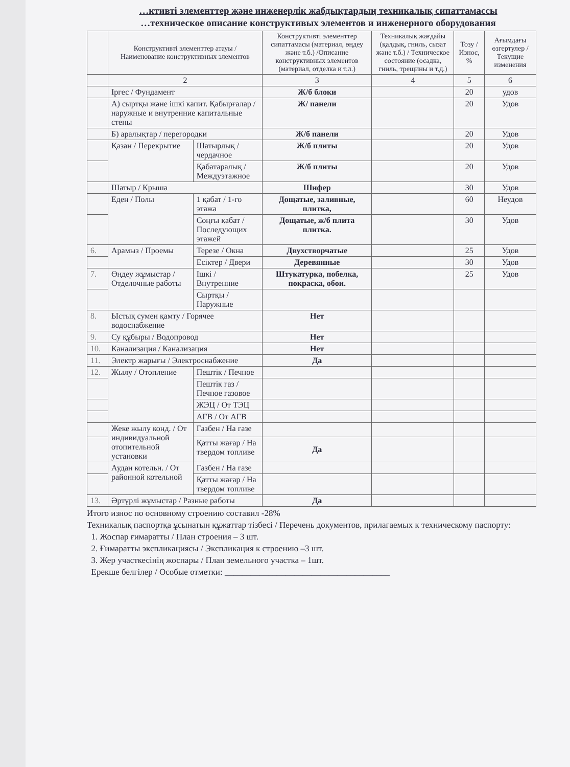…ктивті элементтер және инженерлік жабдықтардың техникалық сипаттамассы
…техническое описание конструктивых элементов и инженерного оборудования
| | Конструктивті элементтер атауы / Наименование конструктивных элементов | | Конструктивті элементтер сипаттамасы (материал, өңдеу және т.б.) /Описание конструктивных элементов (материал, отделка и т.л.) | Техникалық жағдайы (қалдық, гниль, сызат және т.б.) / Техническое состояние (осадка, гниль, трещины и т.д.) | Тозу / Износ, % | Ағымдағы өзгертулер / Текущие изменения |
| --- | --- | --- | --- | --- | --- | --- |
| | 2 | | 3 | 4 | 5 | 6 |
| | Іргес / Фундамент | | Ж/б блоки | | 20 | удов |
| | А) сыртқы және ішкі капит. Қабырғалар / наружные и внутренние капитальные стены | | Ж/ панели | | 20 | Удов |
| | Б) аралықтар / перегородки | | Ж/б панели | | 20 | Удов |
| | Қазан / Перекрытие | Шатырлық / чердачное | Ж/б плиты | | 20 | Удов |
| | | Қабатаралық / Междуэтажное | Ж/б плиты | | 20 | Удов |
| | Шатыр / Крыша | | Шифер | | 30 | Удов |
| | Еден / Полы | 1 қабат / 1-го этажа | Дощатые, заливные, плитка, | | 60 | Неудов |
| | | Соңғы қабат / Последующих этажей | Дощатые, ж/б плита плитка. | | 30 | Удов |
| 6. | Арамыз / Проемы | Терезе / Окна | Двухстворчатые | | 25 | Удов |
| | | Есіктер / Двери | Деревянные | | 30 | Удов |
| 7. | Өңдеу жұмыстар / Отделочные работы | Ішкі / Внутренние | Штукатурка, побелка, покраска, обои. | | 25 | Удов |
| | | Сыртқы / Наружные | | | | |
| 8. | Ыстық сумен қамту / Горячее водоснабжение | | Нет | | | |
| 9. | Су құбыры / Водопровод | | Нет | | | |
| 10. | Канализация / Канализация | | Нет | | | |
| 11. | Электр жарығы / Электроснабжение | | Да | | | |
| 12. | Жылу / Отопление | Пештік / Печное | | | | |
| | | Пештік газ / Печное газовое | | | | |
| | | ЖЭЦ / От ТЭЦ | | | | |
| | | АГВ / От АГВ | | | | |
| | Жеке жылу конд. / От индивидуальной отопительной установки | Газбен / На газе | | | | |
| | | Қатты жағар / На твердом топливе | Да | | | |
| | Аудан котельн. / От районной котельной | Газбен / На газе | | | | |
| | | Қатты жағар / На твердом топливе | | | | |
| 13. | Әртүрлі жұмыстар / Разные работы | | Да | | | |
Итого износ по основному строению составил -28%
Техникалық паспортқа ұсынатын құжаттар тізбесі / Перечень документов, прилагаемых к техническому паспорту:
1. Жоспар ғимаратты / План строения – 3 шт.
2. Ғимаратты экспликациясы / Экспликация к строению –3 шт.
3. Жер участкесінің жоспары / План земельного участка – 1шт.
Ерекше белгілер / Особые отметки: ______________________________________